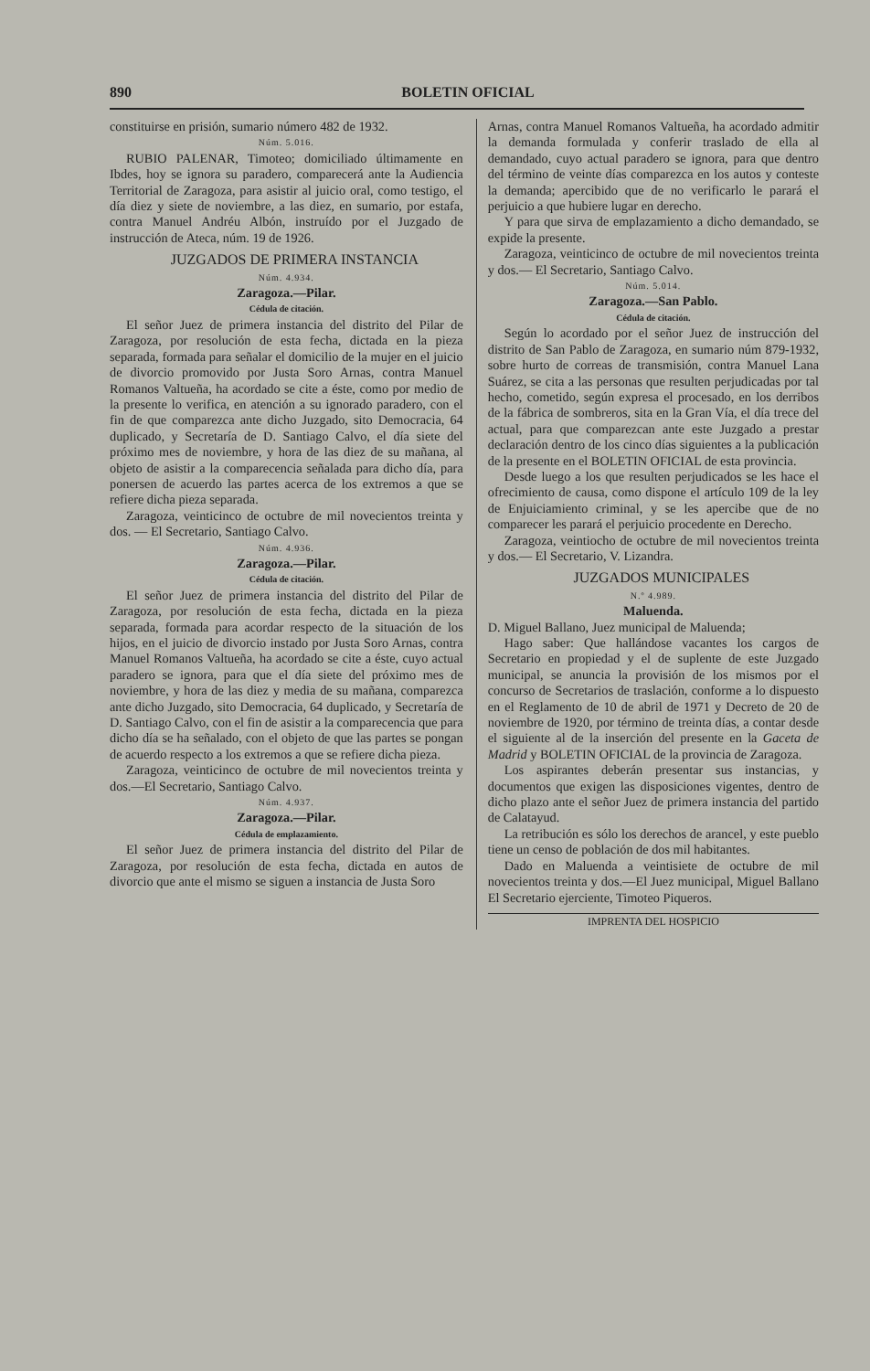890 BOLETIN OFICIAL
constituirse en prisión, sumario número 482 de 1932.
Núm. 5.016.
RUBIO PALENAR, Timoteo; domiciliado últimamente en Ibdes, hoy se ignora su paradero, comparecerá ante la Audiencia Territorial de Zaragoza, para asistir al juicio oral, como testigo, el día diez y siete de noviembre, a las diez, en sumario, por estafa, contra Manuel Andréu Albón, instruído por el Juzgado de instrucción de Ateca, núm. 19 de 1926.
JUZGADOS DE PRIMERA INSTANCIA
Núm. 4.934.
Zaragoza.—Pilar.
Cédula de citación.
El señor Juez de primera instancia del distrito del Pilar de Zaragoza, por resolución de esta fecha, dictada en la pieza separada, formada para señalar el domicilio de la mujer en el juicio de divorcio promovido por Justa Soro Arnas, contra Manuel Romanos Valtueña, ha acordado se cite a éste, como por medio de la presente lo verifica, en atención a su ignorado paradero, con el fin de que comparezca ante dicho Juzgado, sito Democracia, 64 duplicado, y Secretaría de D. Santiago Calvo, el día siete del próximo mes de noviembre, y hora de las diez de su mañana, al objeto de asistir a la comparecencia señalada para dicho día, para ponersen de acuerdo las partes acerca de los extremos a que se refiere dicha pieza separada.
Zaragoza, veinticinco de octubre de mil novecientos treinta y dos. — El Secretario, Santiago Calvo.
Núm. 4.936.
Zaragoza.—Pilar.
Cédula de citación.
El señor Juez de primera instancia del distrito del Pilar de Zaragoza, por resolución de esta fecha, dictada en la pieza separada, formada para acordar respecto de la situación de los hijos, en el juicio de divorcio instado por Justa Soro Arnas, contra Manuel Romanos Valtueña, ha acordado se cite a éste, cuyo actual paradero se ignora, para que el día siete del próximo mes de noviembre, y hora de las diez y media de su mañana, comparezca ante dicho Juzgado, sito Democracia, 64 duplicado, y Secretaría de D. Santiago Calvo, con el fin de asistir a la comparecencia que para dicho día se ha señalado, con el objeto de que las partes se pongan de acuerdo respecto a los extremos a que se refiere dicha pieza.
Zaragoza, veinticinco de octubre de mil novecientos treinta y dos.—El Secretario, Santiago Calvo.
Núm. 4.937.
Zaragoza.—Pilar.
Cédula de emplazamiento.
El señor Juez de primera instancia del distrito del Pilar de Zaragoza, por resolución de esta fecha, dictada en autos de divorcio que ante el mismo se siguen a instancia de Justa Soro
Arnas, contra Manuel Romanos Valtueña, ha acordado admitir la demanda formulada y conferir traslado de ella al demandado, cuyo actual paradero se ignora, para que dentro del término de veinte días comparezca en los autos y conteste la demanda; apercibido que de no verificarlo le parará el perjuicio a que hubiere lugar en derecho.
Y para que sirva de emplazamiento a dicho demandado, se expide la presente.
Zaragoza, veinticinco de octubre de mil novecientos treinta y dos.— El Secretario, Santiago Calvo.
Núm. 5.014.
Zaragoza.—San Pablo.
Cédula de citación.
Según lo acordado por el señor Juez de instrucción del distrito de San Pablo de Zaragoza, en sumario núm 879-1932, sobre hurto de correas de transmisión, contra Manuel Lana Suárez, se cita a las personas que resulten perjudicadas por tal hecho, cometido, según expresa el procesado, en los derribos de la fábrica de sombreros, sita en la Gran Vía, el día trece del actual, para que comparezcan ante este Juzgado a prestar declaración dentro de los cinco días siguientes a la publicación de la presente en el BOLETIN OFICIAL de esta provincia.
Desde luego a los que resulten perjudicados se les hace el ofrecimiento de causa, como dispone el artículo 109 de la ley de Enjuiciamiento criminal, y se les apercibe que de no comparecer les parará el perjuicio procedente en Derecho.
Zaragoza, veintiocho de octubre de mil novecientos treinta y dos.— El Secretario, V. Lizandra.
JUZGADOS MUNICIPALES
N.º 4.989.
Maluenda.
D. Miguel Ballano, Juez municipal de Maluenda;
Hago saber: Que hallándose vacantes los cargos de Secretario en propiedad y el de suplente de este Juzgado municipal, se anuncia la provisión de los mismos por el concurso de Secretarios de traslación, conforme a lo dispuesto en el Reglamento de 10 de abril de 1971 y Decreto de 20 de noviembre de 1920, por término de treinta días, a contar desde el siguiente al de la inserción del presente en la Gaceta de Madrid y BOLETIN OFICIAL de la provincia de Zaragoza.
Los aspirantes deberán presentar sus instancias, y documentos que exigen las disposiciones vigentes, dentro de dicho plazo ante el señor Juez de primera instancia del partido de Calatayud.
La retribución es sólo los derechos de arancel, y este pueblo tiene un censo de población de dos mil habitantes.
Dado en Maluenda a veintisiete de octubre de mil novecientos treinta y dos.—El Juez municipal, Miguel Ballano El Secretario ejerciente, Timoteo Piqueros.
IMPRENTA DEL HOSPICIO